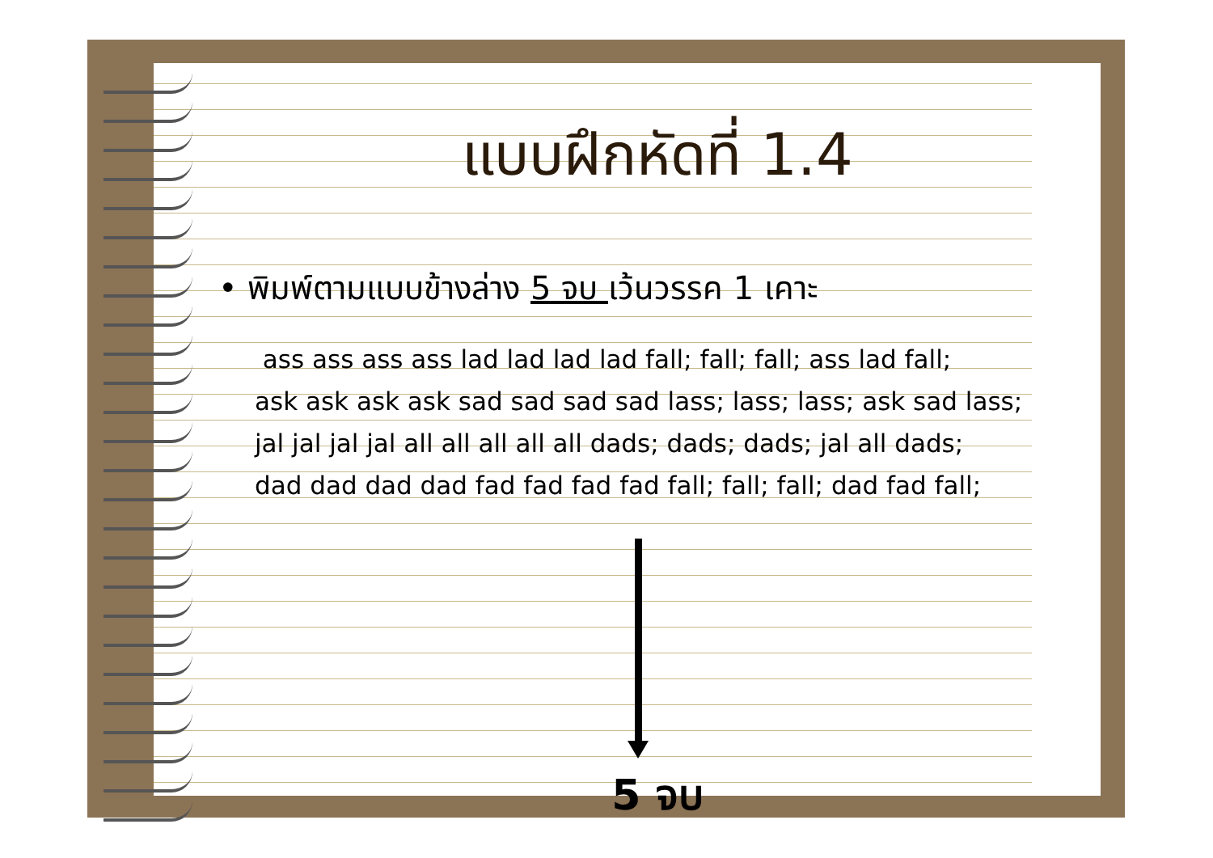แบบฝึกหัดที่ 1.4
• พิมพ์ตามแบบข้างล่าง 5 จบ เว้นวรรค 1 เคาะ
ass ass ass ass lad lad lad lad fall; fall; fall; ass lad fall;
ask ask ask ask sad sad sad sad lass; lass; lass; ask sad lass;
jal jal jal jal all all all all all dads; dads; dads; jal all dads;
dad dad dad dad fad fad fad fad fall; fall; fall; dad fad fall;
5 จบ